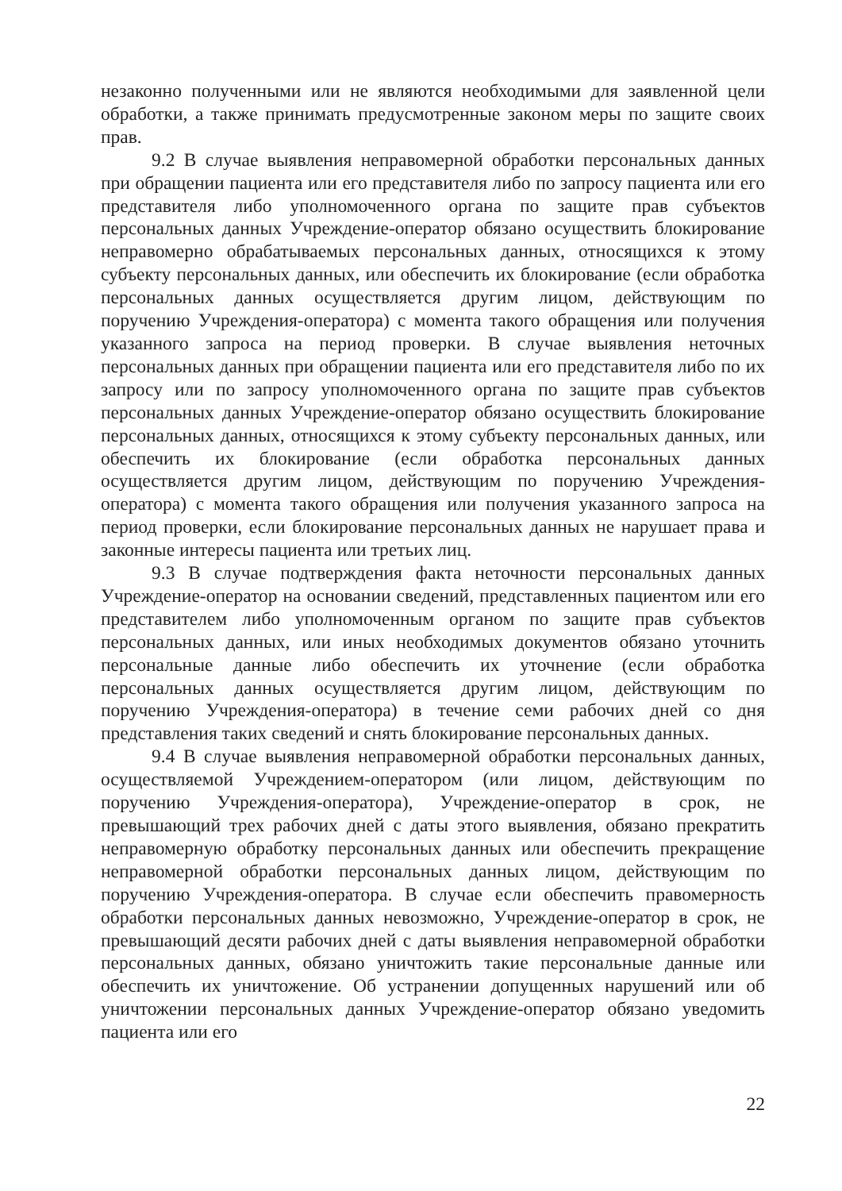незаконно полученными или не являются необходимыми для заявленной цели обработки, а также принимать предусмотренные законом меры по защите своих прав.
9.2 В случае выявления неправомерной обработки персональных данных при обращении пациента или его представителя либо по запросу пациента или его представителя либо уполномоченного органа по защите прав субъектов персональных данных Учреждение-оператор обязано осуществить блокирование неправомерно обрабатываемых персональных данных, относящихся к этому субъекту персональных данных, или обеспечить их блокирование (если обработка персональных данных осуществляется другим лицом, действующим по поручению Учреждения-оператора) с момента такого обращения или получения указанного запроса на период проверки. В случае выявления неточных персональных данных при обращении пациента или его представителя либо по их запросу или по запросу уполномоченного органа по защите прав субъектов персональных данных Учреждение-оператор обязано осуществить блокирование персональных данных, относящихся к этому субъекту персональных данных, или обеспечить их блокирование (если обработка персональных данных осуществляется другим лицом, действующим по поручению Учреждения-оператора) с момента такого обращения или получения указанного запроса на период проверки, если блокирование персональных данных не нарушает права и законные интересы пациента или третьих лиц.
9.3 В случае подтверждения факта неточности персональных данных Учреждение-оператор на основании сведений, представленных пациентом или его представителем либо уполномоченным органом по защите прав субъектов персональных данных, или иных необходимых документов обязано уточнить персональные данные либо обеспечить их уточнение (если обработка персональных данных осуществляется другим лицом, действующим по поручению Учреждения-оператора) в течение семи рабочих дней со дня представления таких сведений и снять блокирование персональных данных.
9.4 В случае выявления неправомерной обработки персональных данных, осуществляемой Учреждением-оператором (или лицом, действующим по поручению Учреждения-оператора), Учреждение-оператор в срок, не превышающий трех рабочих дней с даты этого выявления, обязано прекратить неправомерную обработку персональных данных или обеспечить прекращение неправомерной обработки персональных данных лицом, действующим по поручению Учреждения-оператора. В случае если обеспечить правомерность обработки персональных данных невозможно, Учреждение-оператор в срок, не превышающий десяти рабочих дней с даты выявления неправомерной обработки персональных данных, обязано уничтожить такие персональные данные или обеспечить их уничтожение. Об устранении допущенных нарушений или об уничтожении персональных данных Учреждение-оператор обязано уведомить пациента или его
22